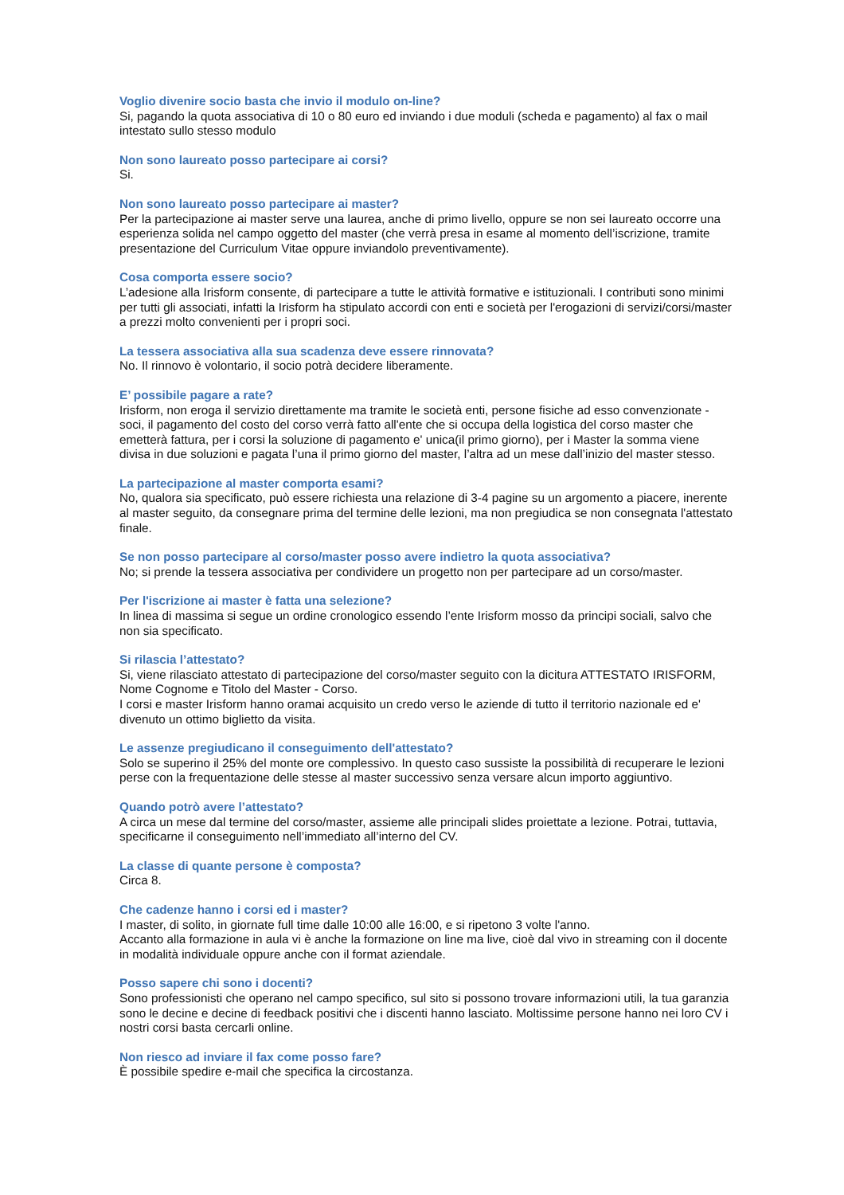Voglio divenire socio basta che invio il modulo on-line?
Si, pagando la quota associativa di 10 o 80 euro ed inviando i due moduli (scheda e pagamento) al fax o mail intestato sullo stesso modulo
Non sono laureato posso partecipare ai corsi?
Si.
Non sono laureato posso partecipare ai master?
Per la partecipazione ai master serve una laurea, anche di primo livello, oppure se non sei laureato occorre una esperienza solida nel campo oggetto del master (che verrà presa in esame al momento dell’iscrizione, tramite presentazione del Curriculum Vitae oppure inviandolo preventivamente).
Cosa comporta essere socio?
L’adesione alla Irisform consente, di partecipare a tutte le attività formative e istituzionali. I contributi sono minimi per tutti gli associati, infatti la Irisform ha stipulato accordi con enti e società per l'erogazioni di servizi/corsi/master a prezzi molto convenienti per i propri soci.
La tessera associativa alla sua scadenza deve essere rinnovata?
No. Il rinnovo è volontario, il socio potrà decidere liberamente.
E’ possibile pagare a rate?
Irisform, non eroga il servizio direttamente ma tramite le società enti, persone fisiche ad esso convenzionate - soci, il pagamento del costo del corso verrà fatto all'ente che si occupa della logistica del corso master che emetterà fattura, per i corsi la soluzione di pagamento e' unica(il primo giorno), per i Master la somma viene divisa in due soluzioni e pagata l’una il primo giorno del master, l’altra ad un mese dall’inizio del master stesso.
La partecipazione al master comporta esami?
No, qualora sia specificato, può essere richiesta una relazione di 3-4 pagine su un argomento a piacere, inerente al master seguito, da consegnare prima del termine delle lezioni, ma non pregiudica se non consegnata l'attestato finale.
Se non posso partecipare al corso/master posso avere indietro la quota associativa?
No; si prende la tessera associativa per condividere un progetto non per partecipare ad un corso/master.
Per l'iscrizione ai master è fatta una selezione?
In linea di massima si segue un ordine cronologico essendo l’ente Irisform mosso da principi sociali, salvo che non sia specificato.
Si rilascia l’attestato?
Si, viene rilasciato attestato di partecipazione del corso/master seguito con la dicitura ATTESTATO IRISFORM, Nome Cognome e Titolo del Master - Corso.
I corsi e master Irisform hanno oramai acquisito un credo verso le aziende di tutto il territorio nazionale ed e' divenuto un ottimo biglietto da visita.
Le assenze pregiudicano il conseguimento dell'attestato?
Solo se superino il 25% del monte ore complessivo. In questo caso sussiste la possibilità di recuperare le lezioni perse con la frequentazione delle stesse al master successivo senza versare alcun importo aggiuntivo.
Quando potrò avere l’attestato?
A circa un mese dal termine del corso/master, assieme alle principali slides proiettate a lezione. Potrai, tuttavia, specificarne il conseguimento nell’immediato all’interno del CV.
La classe di quante persone è composta?
Circa 8.
Che cadenze hanno i corsi ed i master?
I master, di solito, in giornate full time dalle 10:00 alle 16:00, e si ripetono 3 volte l'anno.
Accanto alla formazione in aula vi è anche la formazione on line ma live, cioè dal vivo in streaming con il docente in modalità individuale oppure anche con il format aziendale.
Posso sapere chi sono i docenti?
Sono professionisti che operano nel campo specifico, sul sito si possono trovare informazioni utili, la tua garanzia sono le decine e decine di feedback positivi che i discenti hanno lasciato. Moltissime persone hanno nei loro CV i nostri corsi basta cercarli online.
Non riesco ad inviare il fax come posso fare?
È possibile spedire e-mail che specifica la circostanza.